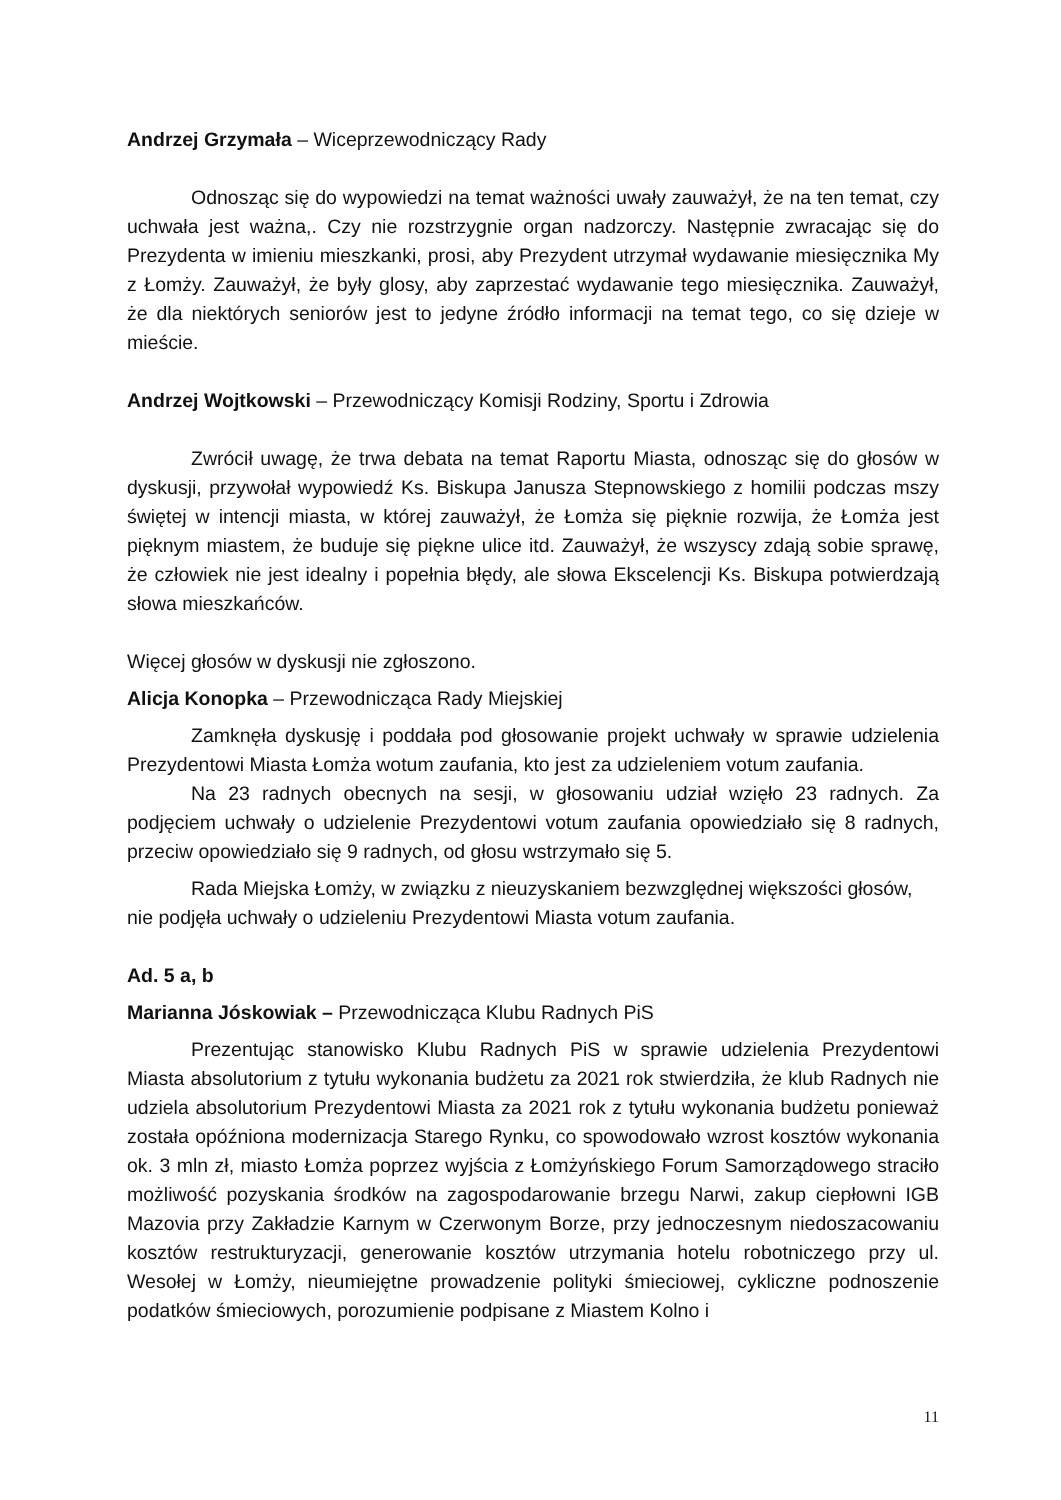Andrzej Grzymała – Wiceprzewodniczący Rady
Odnosząc się do wypowiedzi na temat ważności uwały zauważył, że na ten temat, czy uchwała jest ważna,. Czy nie rozstrzygnie organ nadzorczy. Następnie zwracając się do Prezydenta w imieniu mieszkanki, prosi, aby Prezydent utrzymał wydawanie miesięcznika My z Łomży. Zauważył, że były glosy, aby zaprzestać wydawanie tego miesięcznika. Zauważył, że dla niektórych seniorów jest to jedyne źródło informacji na temat tego, co się dzieje w mieście.
Andrzej Wojtkowski – Przewodniczący Komisji Rodziny, Sportu i Zdrowia
Zwrócił uwagę, że trwa debata na temat Raportu Miasta, odnosząc się do głosów w dyskusji, przywołał wypowiedź Ks. Biskupa Janusza Stepnowskiego z homilii podczas mszy świętej w intencji miasta, w której zauważył, że Łomża się pięknie rozwija, że Łomża jest pięknym miastem, że buduje się piękne ulice itd. Zauważył, że wszyscy zdają sobie sprawę, że człowiek nie jest idealny i popełnia błędy, ale słowa Ekscelencji Ks. Biskupa potwierdzają słowa mieszkańców.
Więcej głosów w dyskusji nie zgłoszono.
Alicja Konopka – Przewodnicząca Rady Miejskiej
Zamknęła dyskusję i poddała pod głosowanie projekt uchwały w sprawie udzielenia Prezydentowi Miasta Łomża wotum zaufania, kto jest za udzieleniem votum zaufania.
Na 23 radnych obecnych na sesji, w głosowaniu udział wzięło 23 radnych. Za podjęciem uchwały o udzielenie Prezydentowi votum zaufania opowiedziało się 8 radnych, przeciw opowiedziało się 9 radnych, od głosu wstrzymało się 5.
Rada Miejska Łomży, w związku z nieuzyskaniem bezwzględnej większości głosów, nie podjęła uchwały o udzieleniu Prezydentowi Miasta votum zaufania.
Ad. 5 a, b
Marianna Jóskowiak – Przewodnicząca Klubu Radnych PiS
Prezentując stanowisko Klubu Radnych PiS w sprawie udzielenia Prezydentowi Miasta absolutorium z tytułu wykonania budżetu za 2021 rok stwierdziła, że klub Radnych nie udziela absolutorium Prezydentowi Miasta za 2021 rok z tytułu wykonania budżetu ponieważ została opóźniona modernizacja Starego Rynku, co spowodowało wzrost kosztów wykonania ok. 3 mln zł, miasto Łomża poprzez wyjścia z Łomżyńskiego Forum Samorządowego straciło możliwość pozyskania środków na zagospodarowanie brzegu Narwi, zakup ciepłowni IGB Mazovia przy Zakładzie Karnym w Czerwonym Borze, przy jednoczesnym niedoszacowaniu kosztów restrukturyzacji, generowanie kosztów utrzymania hotelu robotniczego przy ul. Wesołej w Łomży, nieumiejętne prowadzenie polityki śmieciowej, cykliczne podnoszenie podatków śmieciowych, porozumienie podpisane z Miastem Kolno i
11